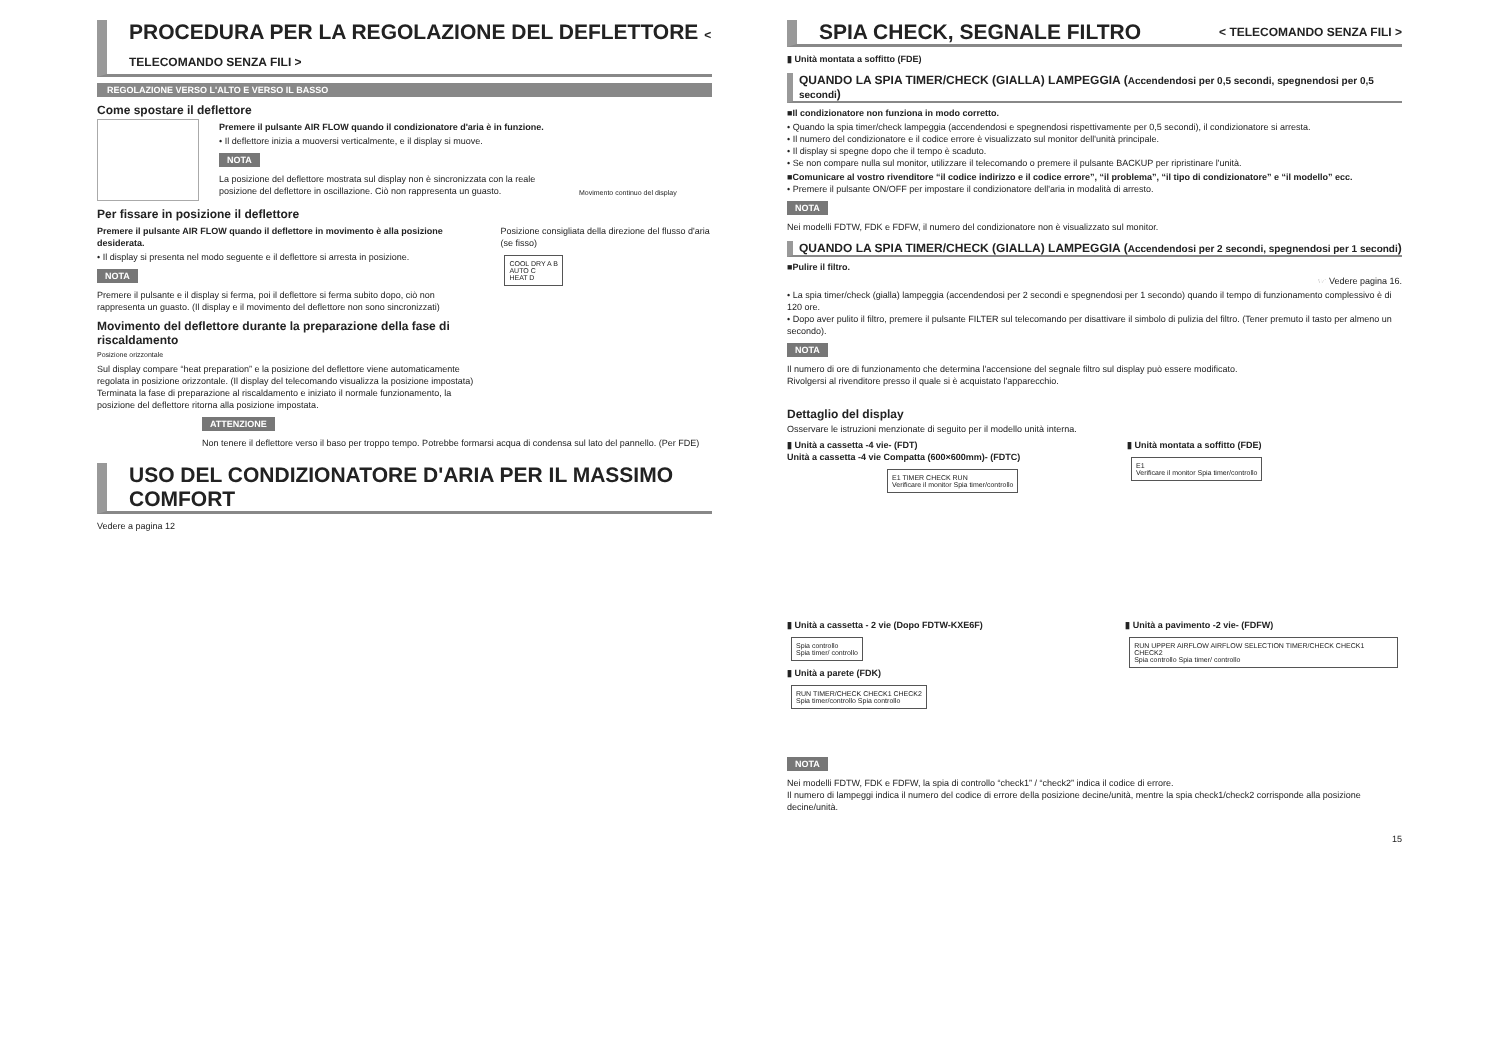PROCEDURA PER LA REGOLAZIONE DEL DEFLETTORE < TELECOMANDO SENZA FILI >
REGOLAZIONE VERSO L'ALTO E VERSO IL BASSO
Come spostare il deflettore
Premere il pulsante AIR FLOW quando il condizionatore d'aria è in funzione.
• Il deflettore inizia a muoversi verticalmente, e il display si muove.
NOTA
La posizione del deflettore mostrata sul display non è sincronizzata con la reale posizione del deflettore in oscillazione. Ciò non rappresenta un guasto.
Movimento continuo del display
Per fissare in posizione il deflettore
Premere il pulsante AIR FLOW quando il deflettore in movimento è alla posizione desiderata.
• Il display si presenta nel modo seguente e il deflettore si arresta in posizione.
NOTA
Premere il pulsante e il display si ferma, poi il deflettore si ferma subito dopo, ciò non rappresenta un guasto. (Il display e il movimento del deflettore non sono sincronizzati)
Movimento del deflettore durante la preparazione della fase di riscaldamento
Posizione orizzontale
Sul display compare “heat preparation” e la posizione del deflettore viene automaticamente regolata in posizione orizzontale. (Il display del telecomando visualizza la posizione impostata)
Terminata la fase di preparazione al riscaldamento e iniziato il normale funzionamento, la posizione del deflettore ritorna alla posizione impostata.
Posizione consigliata della direzione del flusso d'aria (se fisso)
COOL DRY A B
AUTO C
HEAT D
ATTENZIONE
Non tenere il deflettore verso il baso per troppo tempo. Potrebbe formarsi acqua di condensa sul lato del pannello. (Per FDE)
USO DEL CONDIZIONATORE D'ARIA PER IL MASSIMO COMFORT
Vedere a pagina 12
SPIA CHECK, SEGNALE FILTRO < TELECOMANDO SENZA FILI >
▮ Unità montata a soffitto (FDE)
QUANDO LA SPIA TIMER/CHECK (GIALLA) LAMPEGGIA (Accendendosi per 0,5 secondi, spegnendosi per 0,5 secondi)
■Il condizionatore non funziona in modo corretto.
• Quando la spia timer/check lampeggia (accendendosi e spegnendosi rispettivamente per 0,5 secondi), il condizionatore si arresta.
• Il numero del condizionatore e il codice errore è visualizzato sul monitor dell'unità principale.
• Il display si spegne dopo che il tempo è scaduto.
• Se non compare nulla sul monitor, utilizzare il telecomando o premere il pulsante BACKUP per ripristinare l'unità.
■Comunicare al vostro rivenditore “il codice indirizzo e il codice errore”, “il problema”, “il tipo di condizionatore” e “il modello” ecc.
• Premere il pulsante ON/OFF per impostare il condizionatore dell'aria in modalità di arresto.
NOTA
Nei modelli FDTW, FDK e FDFW, il numero del condizionatore non è visualizzato sul monitor.
QUANDO LA SPIA TIMER/CHECK (GIALLA) LAMPEGGIA (Accendendosi per 2 secondi, spegnendosi per 1 secondi)
■Pulire il filtro.
☞ Vedere pagina 16.
• La spia timer/check (gialla) lampeggia (accendendosi per 2 secondi e spegnendosi per 1 secondo) quando il tempo di funzionamento complessivo è di 120 ore.
• Dopo aver pulito il filtro, premere il pulsante FILTER sul telecomando per disattivare il simbolo di pulizia del filtro. (Tener premuto il tasto per almeno un secondo).
NOTA
Il numero di ore di funzionamento che determina l'accensione del segnale filtro sul display può essere modificato.
Rivolgersi al rivenditore presso il quale si è acquistato l'apparecchio.
Dettaglio del display
Osservare le istruzioni menzionate di seguito per il modello unità interna.
▮ Unità a cassetta -4 vie- (FDT)
Unità a cassetta -4 vie Compatta (600×600mm)- (FDTC)
E1 TIMER CHECK RUN
Verificare il monitor Spia timer/controllo
▮ Unità montata a soffitto (FDE)
E1
Verificare il monitor Spia timer/controllo
▮ Unità a cassetta - 2 vie (Dopo FDTW-KXE6F)
Spia controllo
Spia timer/ controllo
▮ Unità a parete (FDK)
RUN TIMER/CHECK CHECK1 CHECK2
Spia timer/controllo Spia controllo
▮ Unità a pavimento -2 vie- (FDFW)
RUN UPPER AIRFLOW AIRFLOW SELECTION TIMER/CHECK CHECK1 CHECK2
Spia controllo Spia timer/ controllo
NOTA
Nei modelli FDTW, FDK e FDFW, la spia di controllo “check1” / “check2” indica il codice di errore.
Il numero di lampeggi indica il numero del codice di errore della posizione decine/unità, mentre la spia check1/check2 corrisponde alla posizione decine/unità.
15